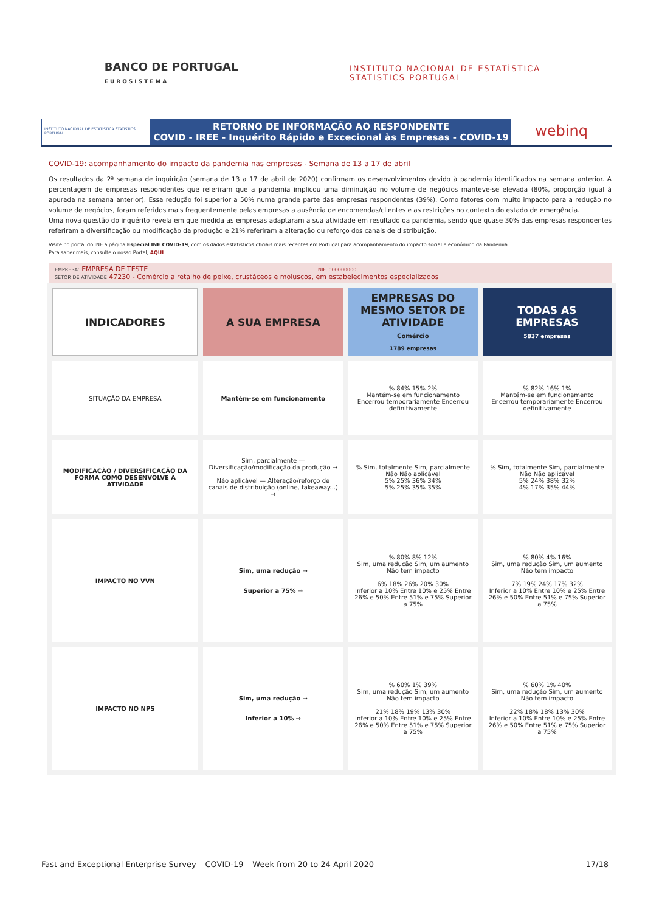BANCO DE PORTUGAL
EUROSISTEMA
INSTITUTO NACIONAL DE ESTATÍSTICA
STATISTICS PORTUGAL
INSTITUTO NACIONAL DE ESTATÍSTICA STATISTICS PORTUGAL
RETORNO DE INFORMAÇÃO AO RESPONDENTE
COVID - IREE - Inquérito Rápido e Excecional às Empresas - COVID-19
webinq
COVID-19: acompanhamento do impacto da pandemia nas empresas - Semana de 13 a 17 de abril
Os resultados da 2ª semana de inquirição (semana de 13 a 17 de abril de 2020) confirmam os desenvolvimentos devido à pandemia identificados na semana anterior. A percentagem de empresas respondentes que referiram que a pandemia implicou uma diminuição no volume de negócios manteve-se elevada (80%, proporção igual à apurada na semana anterior). Essa redução foi superior a 50% numa grande parte das empresas respondentes (39%). Como fatores com muito impacto para a redução no volume de negócios, foram referidos mais frequentemente pelas empresas a ausência de encomendas/clientes e as restrições no contexto do estado de emergência.
Uma nova questão do inquérito revela em que medida as empresas adaptaram a sua atividade em resultado da pandemia, sendo que quase 30% das empresas respondentes referiram a diversificação ou modificação da produção e 21% referiram a alteração ou reforço dos canais de distribuição.
Visite no portal do INE a página Especial INE COVID-19, com os dados estatísticos oficiais mais recentes em Portugal para acompanhamento do impacto social e económico da Pandemia.
Para saber mais, consulte o nosso Portal, AQUI
EMPRESA: EMPRESA DE TESTE NIF: 000000000
SETOR DE ATIVIDADE 47230 - Comércio a retalho de peixe, crustáceos e moluscos, em estabelecimentos especializados
| INDICADORES | A SUA EMPRESA | EMPRESAS DO MESMO SETOR DE ATIVIDADE Comércio 1789 empresas | TODAS AS EMPRESAS 5837 empresas |
| --- | --- | --- | --- |
| SITUAÇÃO DA EMPRESA | Mantém-se em funcionamento | % 84% 15% 2% Mantém-se em funcionamento Encerrou temporariamente Encerrou definitivamente | % 82% 16% 1% Mantém-se em funcionamento Encerrou temporariamente Encerrou definitivamente |
| MODIFICAÇÃO / DIVERSIFICAÇÃO DA FORMA COMO DESENVOLVE A ATIVIDADE | Sim, parcialmente — Diversificação/modificação da produção → Não aplicável — Alteração/reforço de canais de distribuição (online, takeaway...) → | % Sim, totalmente Sim, parcialmente Não Não aplicável 5% 25% 36% 34% 5% 25% 35% 35% | % Sim, totalmente Sim, parcialmente Não Não aplicável 5% 24% 38% 32% 4% 17% 35% 44% |
| IMPACTO NO VVN | Sim, uma redução → Superior a 75% → | % 80% 8% 12% Sim, uma redução Sim, um aumento Não tem impacto 6% 18% 26% 20% 30% Inferior a 10% Entre 10% e 25% Entre 26% e 50% Entre 51% e 75% Superior a 75% | % 80% 4% 16% Sim, uma redução Sim, um aumento Não tem impacto 7% 19% 24% 17% 32% Inferior a 10% Entre 10% e 25% Entre 26% e 50% Entre 51% e 75% Superior a 75% |
| IMPACTO NO NPS | Sim, uma redução → Inferior a 10% → | % 60% 1% 39% Sim, uma redução Sim, um aumento Não tem impacto 21% 18% 19% 13% 30% Inferior a 10% Entre 10% e 25% Entre 26% e 50% Entre 51% e 75% Superior a 75% | % 60% 1% 40% Sim, uma redução Sim, um aumento Não tem impacto 22% 18% 18% 13% 30% Inferior a 10% Entre 10% e 25% Entre 26% e 50% Entre 51% e 75% Superior a 75% |
Fast and Exceptional Enterprise Survey – COVID-19 – Week from 20 to 24 April 2020 17/18